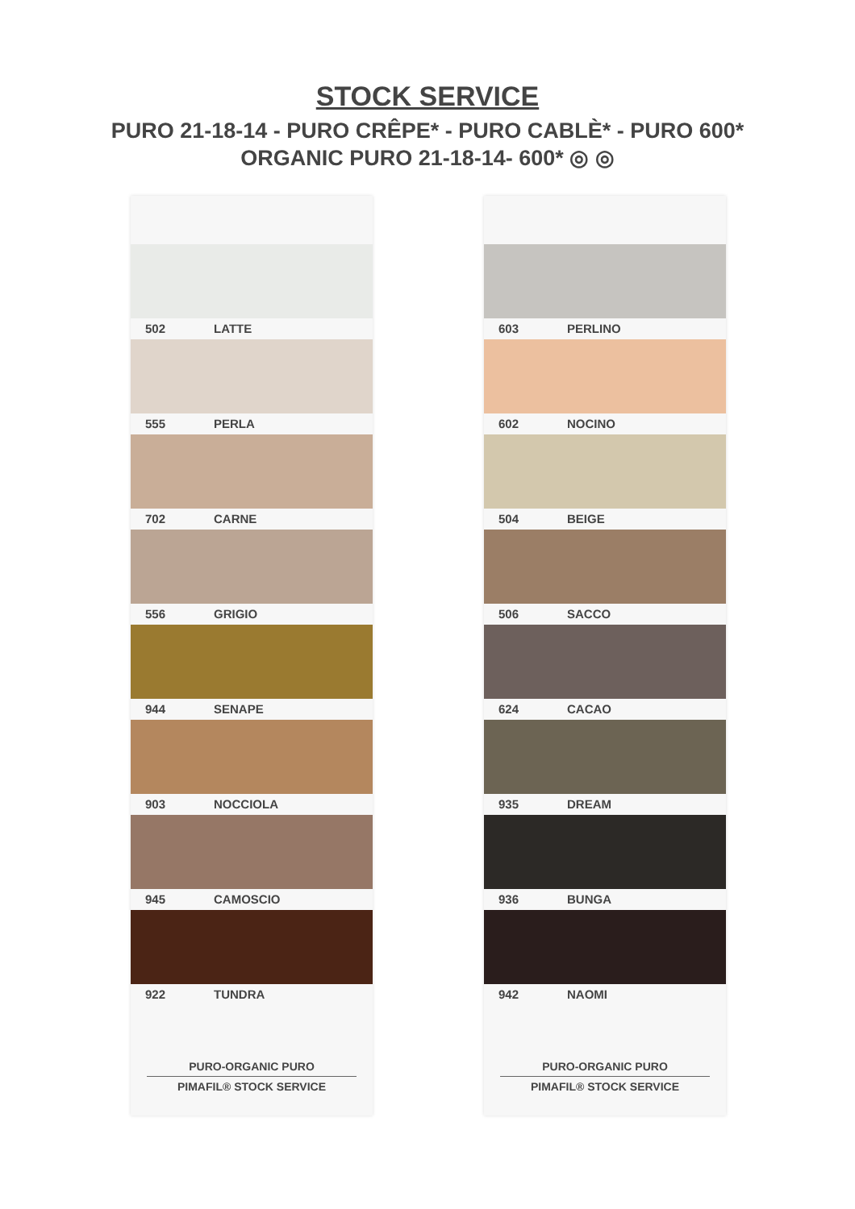STOCK SERVICE
PURO 21-18-14 - PURO CRÊPE* - PURO CABLÈ* - PURO 600*
ORGANIC PURO 21-18-14- 600* ◎ ◎
502 LATTE
555 PERLA
702 CARNE
556 GRIGIO
944 SENAPE
903 NOCCIOLA
945 CAMOSCIO
922 TUNDRA
PURO-ORGANIC PURO
PIMAFIL® STOCK SERVICE
603 PERLINO
602 NOCINO
504 BEIGE
506 SACCO
624 CACAO
935 DREAM
936 BUNGA
942 NAOMI
PURO-ORGANIC PURO
PIMAFIL® STOCK SERVICE